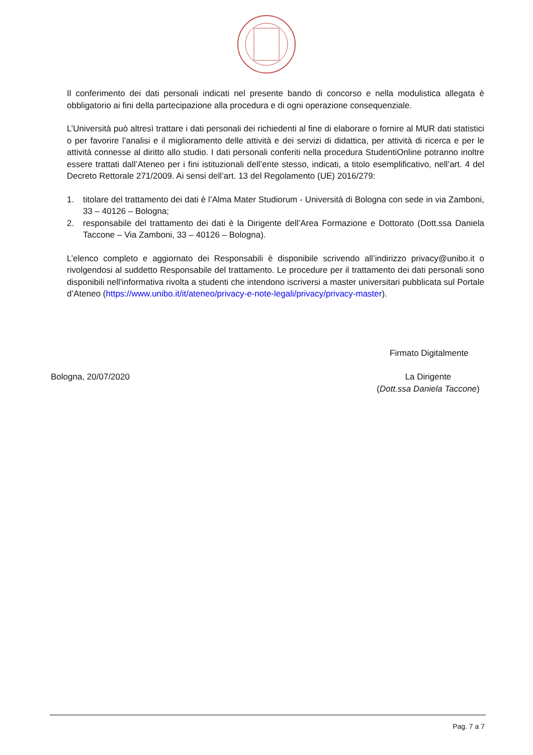Il conferimento dei dati personali indicati nel presente bando di concorso e nella modulistica allegata è obbligatorio ai fini della partecipazione alla procedura e di ogni operazione consequenziale.
L’Università può altresì trattare i dati personali dei richiedenti al fine di elaborare o fornire al MUR dati statistici o per favorire l’analisi e il miglioramento delle attività e dei servizi di didattica, per attività di ricerca e per le attività connesse al diritto allo studio. I dati personali conferiti nella procedura StudentiOnline potranno inoltre essere trattati dall’Ateneo per i fini istituzionali dell’ente stesso, indicati, a titolo esemplificativo, nell’art. 4 del Decreto Rettorale 271/2009. Ai sensi dell’art. 13 del Regolamento (UE) 2016/279:
1. titolare del trattamento dei dati è l’Alma Mater Studiorum - Università di Bologna con sede in via Zamboni, 33 – 40126 – Bologna;
2. responsabile del trattamento dei dati è la Dirigente dell’Area Formazione e Dottorato (Dott.ssa Daniela Taccone – Via Zamboni, 33 – 40126 – Bologna).
L’elenco completo e aggiornato dei Responsabili è disponibile scrivendo all’indirizzo privacy@unibo.it o rivolgendosi al suddetto Responsabile del trattamento. Le procedure per il trattamento dei dati personali sono disponibili nell'informativa rivolta a studenti che intendono iscriversi a master universitari pubblicata sul Portale d’Ateneo (https://www.unibo.it/it/ateneo/privacy-e-note-legali/privacy/privacy-master).
Firmato Digitalmente
Bologna, 20/07/2020
La Dirigente
(Dott.ssa Daniela Taccone)
Pag. 7 a 7